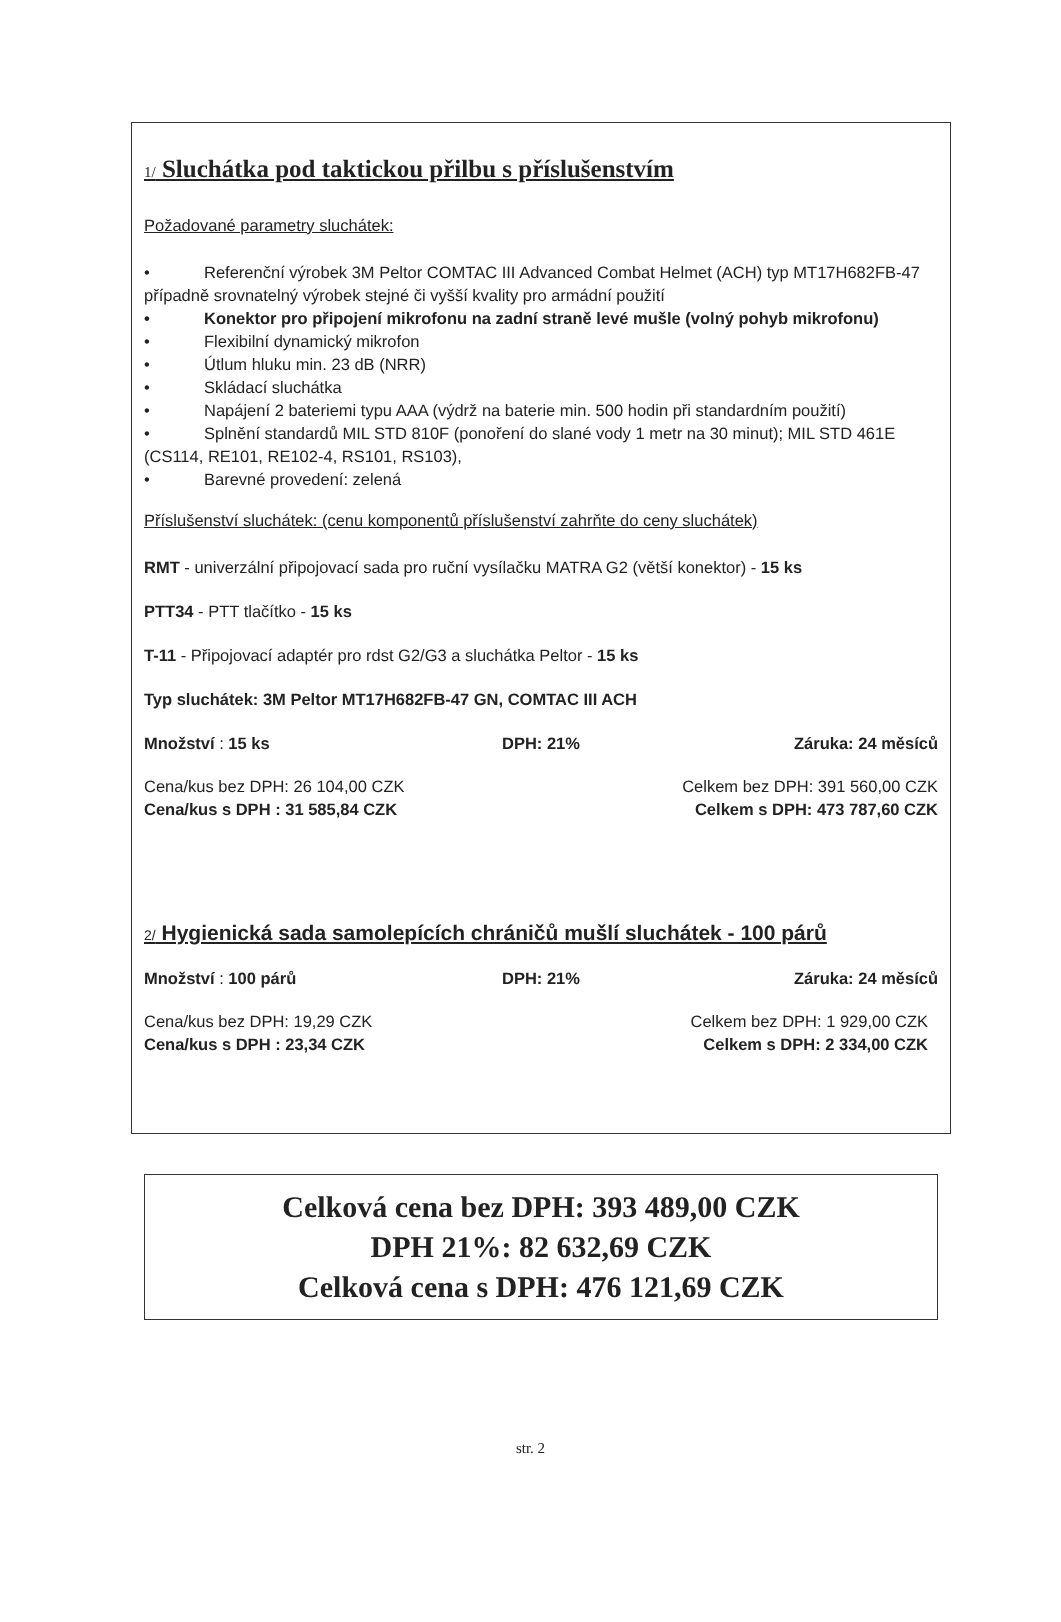1/ Sluchátka pod taktickou přilbu s příslušenstvím
Požadované parametry sluchátek:
• Referenční výrobek 3M Peltor COMTAC III Advanced Combat Helmet (ACH) typ MT17H682FB-47 případně srovnatelný výrobek stejné či vyšší kvality pro armádní použití
• Konektor pro připojení mikrofonu na zadní straně levé mušle (volný pohyb mikrofonu)
• Flexibilní dynamický mikrofon
• Útlum hluku min. 23 dB (NRR)
• Skládací sluchátka
• Napájení 2 bateriemi typu AAA (výdrž na baterie min. 500 hodin při standardním použití)
• Splnění standardů MIL STD 810F (ponoření do slané vody 1 metr na 30 minut); MIL STD 461E (CS114, RE101, RE102-4, RS101, RS103),
• Barevné provedení: zelená
Příslušenství sluchátek: (cenu komponentů příslušenství zahrňte do ceny sluchátek)
RMT - univerzální připojovací sada pro ruční vysílačku MATRA G2 (větší konektor) - 15 ks
PTT34 - PTT tlačítko - 15 ks
T-11 - Připojovací adaptér pro rdst G2/G3 a sluchátka Peltor - 15 ks
Typ sluchátek: 3M Peltor MT17H682FB-47 GN, COMTAC III ACH
Množství : 15 ks DPH: 21% Záruka: 24 měsíců
Cena/kus bez DPH: 26 104,00 CZK
Cena/kus s DPH : 31 585,84 CZK
Celkem bez DPH: 391 560,00 CZK
Celkem s DPH: 473 787,60 CZK
2/ Hygienická sada samolepících chráničů mušlí sluchátek - 100 párů
Množství : 100 párů DPH: 21% Záruka: 24 měsíců
Cena/kus bez DPH: 19,29 CZK
Cena/kus s DPH : 23,34 CZK
Celkem bez DPH: 1 929,00 CZK
Celkem s DPH: 2 334,00 CZK
Celková cena bez DPH: 393 489,00 CZK
DPH 21%: 82 632,69 CZK
Celková cena s DPH: 476 121,69 CZK
str. 2